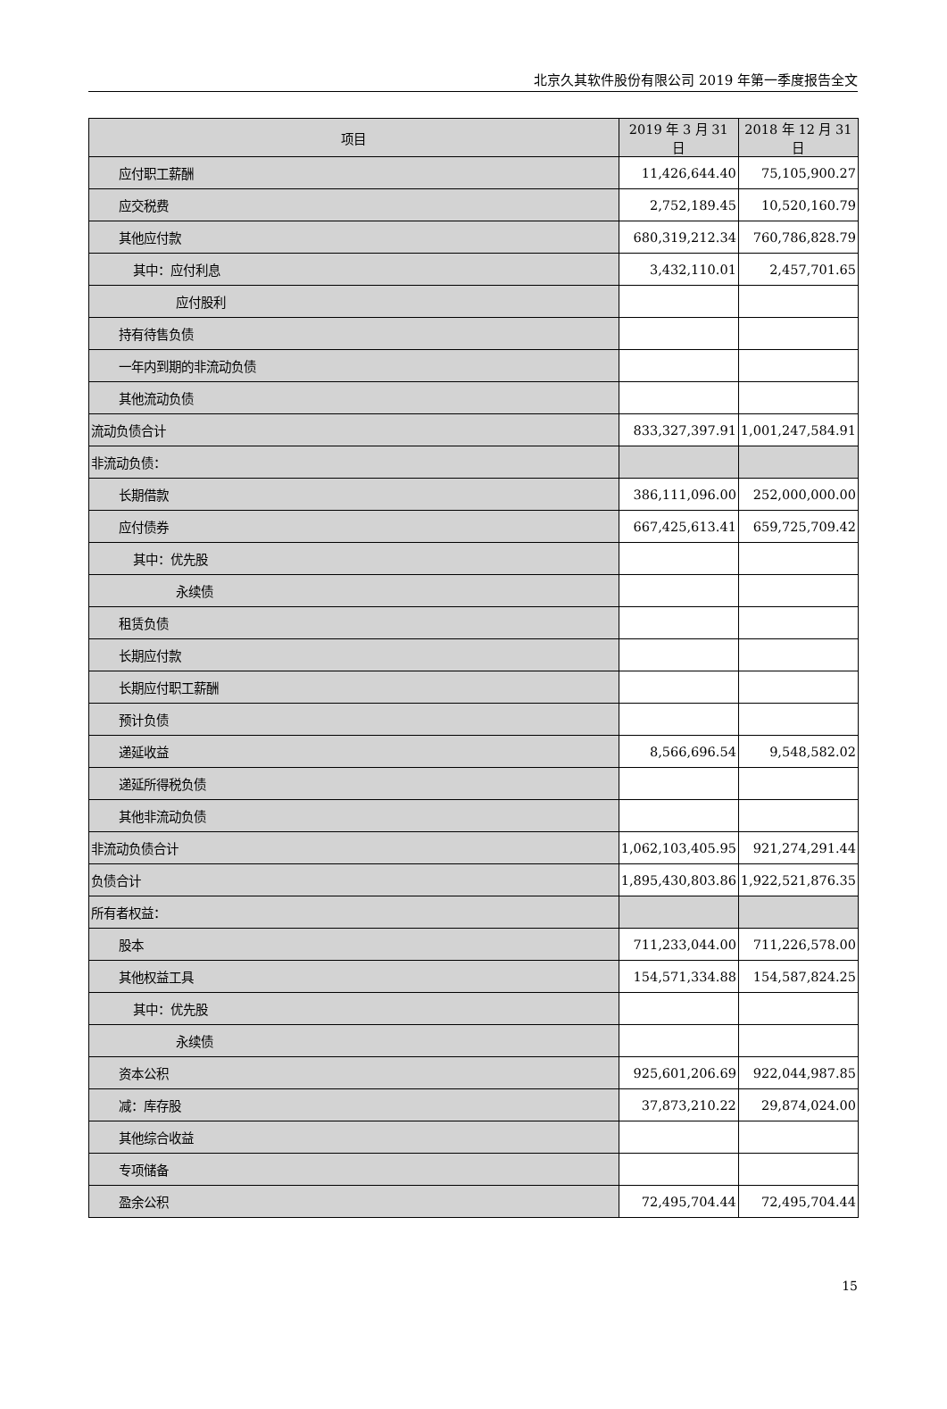北京久其软件股份有限公司 2019 年第一季度报告全文
| 项目 | 2019 年 3 月 31 日 | 2018 年 12 月 31 日 |
| --- | --- | --- |
| 应付职工薪酬 | 11,426,644.40 | 75,105,900.27 |
| 应交税费 | 2,752,189.45 | 10,520,160.79 |
| 其他应付款 | 680,319,212.34 | 760,786,828.79 |
| 其中：应付利息 | 3,432,110.01 | 2,457,701.65 |
| 应付股利 | | |
| 持有待售负债 | | |
| 一年内到期的非流动负债 | | |
| 其他流动负债 | | |
| 流动负债合计 | 833,327,397.91 | 1,001,247,584.91 |
| 非流动负债： | | |
| 长期借款 | 386,111,096.00 | 252,000,000.00 |
| 应付债券 | 667,425,613.41 | 659,725,709.42 |
| 其中：优先股 | | |
| 永续债 | | |
| 租赁负债 | | |
| 长期应付款 | | |
| 长期应付职工薪酬 | | |
| 预计负债 | | |
| 递延收益 | 8,566,696.54 | 9,548,582.02 |
| 递延所得税负债 | | |
| 其他非流动负债 | | |
| 非流动负债合计 | 1,062,103,405.95 | 921,274,291.44 |
| 负债合计 | 1,895,430,803.86 | 1,922,521,876.35 |
| 所有者权益： | | |
| 股本 | 711,233,044.00 | 711,226,578.00 |
| 其他权益工具 | 154,571,334.88 | 154,587,824.25 |
| 其中：优先股 | | |
| 永续债 | | |
| 资本公积 | 925,601,206.69 | 922,044,987.85 |
| 减：库存股 | 37,873,210.22 | 29,874,024.00 |
| 其他综合收益 | | |
| 专项储备 | | |
| 盈余公积 | 72,495,704.44 | 72,495,704.44 |
15